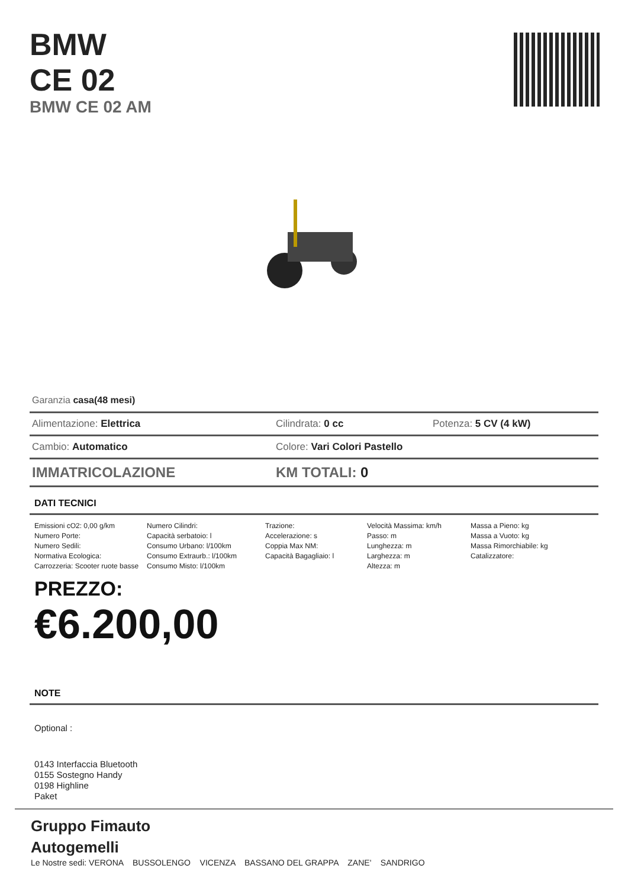BMW
CE 02
BMW CE 02 AM
Garanzia casa(48 mesi)
Alimentazione: Elettrica Cilindrata: 0 cc Potenza: 5 CV (4 kW)
Cambio: Automatico Colore: Vari Colori Pastello
IMMATRICOLAZIONE KM TOTALI: 0
DATI TECNICI
Emissioni cO2: 0,00 g/km
Numero Porte:
Numero Sedili:
Normativa Ecologica:
Carrozzeria: Scooter ruote basse
Numero Cilindri:
Capacità serbatoio: l
Consumo Urbano: l/100km
Consumo Extraurb.: l/100km
Consumo Misto: l/100km
Trazione:
Accelerazione: s
Coppia Max NM:
Capacità Bagagliaio: l
Velocità Massima: km/h
Passo: m
Lunghezza: m
Larghezza: m
Altezza: m
Massa a Pieno: kg
Massa a Vuoto: kg
Massa Rimorchiabile: kg
Catalizzatore:
PREZZO:
€6.200,00
NOTE
Optional :
0143 Interfaccia Bluetooth
0155 Sostegno Handy
0198 Highline
Paket
Gruppo Fimauto
Autogemelli
Le Nostre sedi: VERONA BUSSOLENGO VICENZA BASSANO DEL GRAPPA ZANE' SANDRIGO